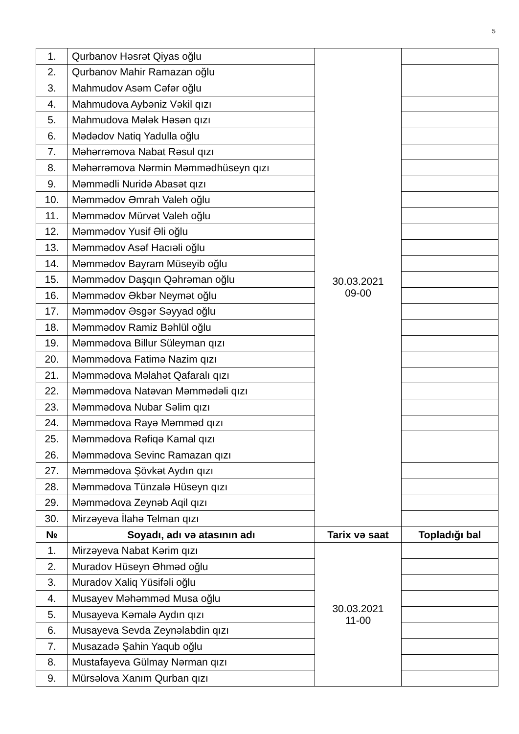5
| 1. | Qurbanov Həsrət Qiyas oğlu | 30.03.2021 09-00 | |
| 2. | Qurbanov Mahir Ramazan oğlu | | |
| 3. | Mahmudov Asəm Cəfər oğlu | | |
| 4. | Mahmudova Aybəniz Vəkil qızı | | |
| 5. | Mahmudova Mələk Həsən qızı | | |
| 6. | Mədədov Natiq Yadulla oğlu | | |
| 7. | Məhərrəmova Nabat Rəsul qızı | | |
| 8. | Məhərrəmova Nərmin Məmmədhüseyn qızı | | |
| 9. | Məmmədli Nuridə Abasət qızı | | |
| 10. | Məmmədov Əmrah Valeh oğlu | | |
| 11. | Məmmədov Mürvət Valeh oğlu | | |
| 12. | Məmmədov Yusif Əli oğlu | | |
| 13. | Məmmədov Asəf Hacıəli oğlu | | |
| 14. | Məmmədov Bayram Müseyib oğlu | | |
| 15. | Məmmədov Daşqın Qəhrəman oğlu | | |
| 16. | Məmmədov Əkbər Neymət oğlu | | |
| 17. | Məmmədov Əsgər Səyyad oğlu | | |
| 18. | Məmmədov Ramiz Bəhlül oğlu | | |
| 19. | Məmmədova Billur Süleyman qızı | | |
| 20. | Məmmədova Fatimə Nazim qızı | | |
| 21. | Məmmədova Məlahət Qafaralı qızı | | |
| 22. | Məmmədova Natəvan Məmmədəli qızı | | |
| 23. | Məmmədova Nubar Səlim qızı | | |
| 24. | Məmmədova Rayə Məmməd qızı | | |
| 25. | Məmmədova Rəfiqə Kamal qızı | | |
| 26. | Məmmədova Sevinc Ramazan qızı | | |
| 27. | Məmmədova Şövkət Aydın qızı | | |
| 28. | Məmmədova Tünzalə Hüseyn qızı | | |
| 29. | Məmmədova Zeynəb Aqil qızı | | |
| 30. | Mirzəyeva İlahə Telman qızı | | |
| № | Soyadı, adı və atasının adı | Tarix və saat | Topladığı bal |
| 1. | Mirzəyeva Nabat Kərim qızı | 30.03.2021 11-00 | |
| 2. | Muradov Hüseyn Əhməd oğlu | | |
| 3. | Muradov Xaliq Yüsifəli oğlu | | |
| 4. | Musayev Məhəmməd Musa oğlu | | |
| 5. | Musayeva Kəmalə Aydın qızı | | |
| 6. | Musayeva Sevda Zeynəlabdin qızı | | |
| 7. | Musazadə Şahin Yaqub oğlu | | |
| 8. | Mustafayeva Gülmay Nərman qızı | | |
| 9. | Mürsəlova Xanım Qurban qızı | | |